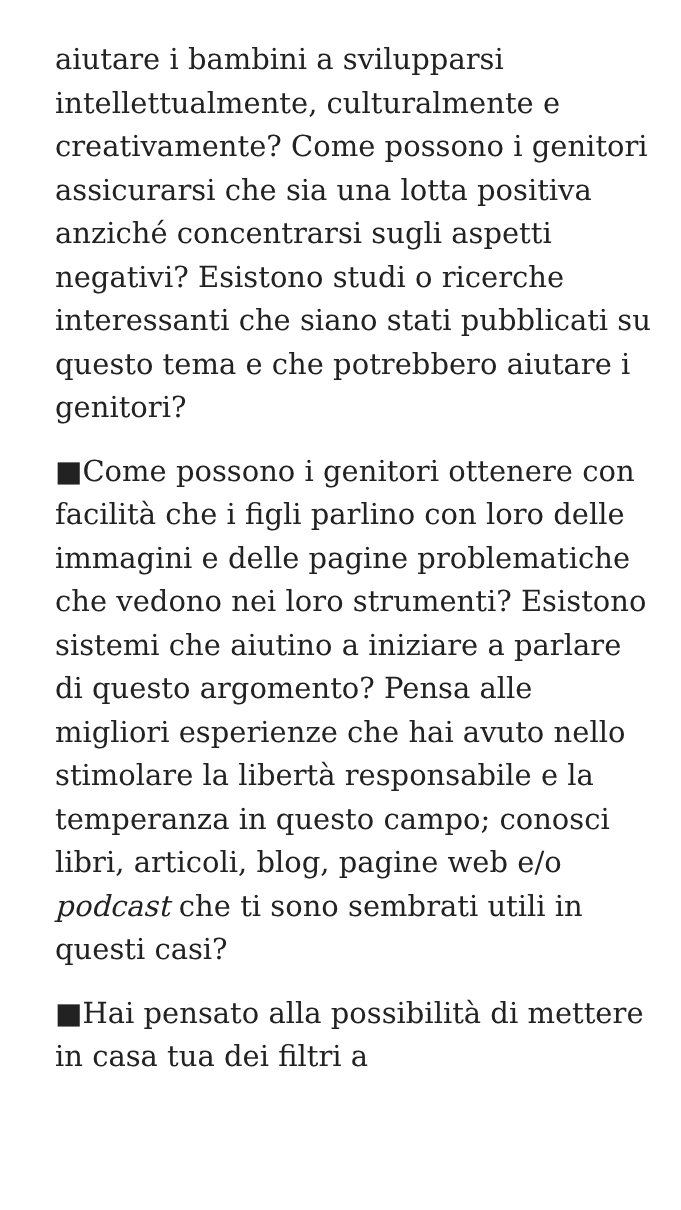aiutare i bambini a svilupparsi intellettualmente, culturalmente e creativamente? Come possono i genitori assicurarsi che sia una lotta positiva anziché concentrarsi sugli aspetti negativi? Esistono studi o ricerche interessanti che siano stati pubblicati su questo tema e che potrebbero aiutare i genitori?
■Come possono i genitori ottenere con facilità che i figli parlino con loro delle immagini e delle pagine problematiche che vedono nei loro strumenti? Esistono sistemi che aiutino a iniziare a parlare di questo argomento? Pensa alle migliori esperienze che hai avuto nello stimolare la libertà responsabile e la temperanza in questo campo; conosci libri, articoli, blog, pagine web e/o podcast che ti sono sembrati utili in questi casi?
■Hai pensato alla possibilità di mettere in casa tua dei filtri a